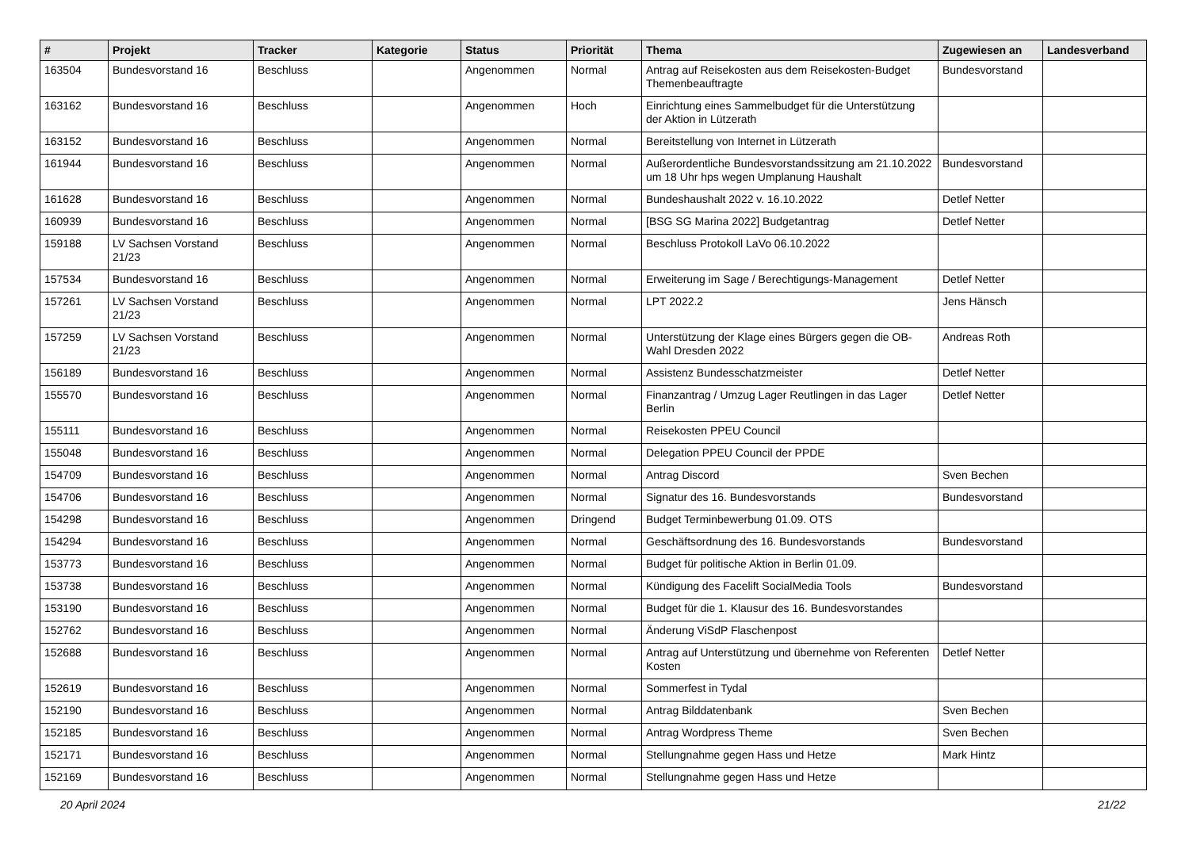| # | Projekt | Tracker | Kategorie | Status | Priorität | Thema | Zugewiesen an | Landesverband |
| --- | --- | --- | --- | --- | --- | --- | --- | --- |
| 163504 | Bundesvorstand 16 | Beschluss | | Angenommen | Normal | Antrag auf Reisekosten aus dem Reisekosten-Budget Themenbeauftragte | Bundesvorstand | |
| 163162 | Bundesvorstand 16 | Beschluss | | Angenommen | Hoch | Einrichtung eines Sammelbudget für die Unterstützung der Aktion in Lützerath | | |
| 163152 | Bundesvorstand 16 | Beschluss | | Angenommen | Normal | Bereitstellung von Internet in Lützerath | | |
| 161944 | Bundesvorstand 16 | Beschluss | | Angenommen | Normal | Außerordentliche Bundesvorstandssitzung am 21.10.2022 um 18 Uhr hps wegen Umplanung Haushalt | Bundesvorstand | |
| 161628 | Bundesvorstand 16 | Beschluss | | Angenommen | Normal | Bundeshaushalt 2022 v. 16.10.2022 | Detlef Netter | |
| 160939 | Bundesvorstand 16 | Beschluss | | Angenommen | Normal | [BSG SG Marina 2022] Budgetantrag | Detlef Netter | |
| 159188 | LV Sachsen Vorstand 21/23 | Beschluss | | Angenommen | Normal | Beschluss Protokoll LaVo 06.10.2022 | | |
| 157534 | Bundesvorstand 16 | Beschluss | | Angenommen | Normal | Erweiterung im Sage / Berechtigungs-Management | Detlef Netter | |
| 157261 | LV Sachsen Vorstand 21/23 | Beschluss | | Angenommen | Normal | LPT 2022.2 | Jens Hänsch | |
| 157259 | LV Sachsen Vorstand 21/23 | Beschluss | | Angenommen | Normal | Unterstützung der Klage eines Bürgers gegen die OB-Wahl Dresden 2022 | Andreas Roth | |
| 156189 | Bundesvorstand 16 | Beschluss | | Angenommen | Normal | Assistenz Bundesschatzmeister | Detlef Netter | |
| 155570 | Bundesvorstand 16 | Beschluss | | Angenommen | Normal | Finanzantrag / Umzug Lager Reutlingen in das Lager Berlin | Detlef Netter | |
| 155111 | Bundesvorstand 16 | Beschluss | | Angenommen | Normal | Reisekosten PPEU Council | | |
| 155048 | Bundesvorstand 16 | Beschluss | | Angenommen | Normal | Delegation PPEU Council der PPDE | | |
| 154709 | Bundesvorstand 16 | Beschluss | | Angenommen | Normal | Antrag Discord | Sven Bechen | |
| 154706 | Bundesvorstand 16 | Beschluss | | Angenommen | Normal | Signatur des 16. Bundesvorstands | Bundesvorstand | |
| 154298 | Bundesvorstand 16 | Beschluss | | Angenommen | Dringend | Budget Terminbewerbung 01.09. OTS | | |
| 154294 | Bundesvorstand 16 | Beschluss | | Angenommen | Normal | Geschäftsordnung des 16. Bundesvorstands | Bundesvorstand | |
| 153773 | Bundesvorstand 16 | Beschluss | | Angenommen | Normal | Budget für politische Aktion in Berlin 01.09. | | |
| 153738 | Bundesvorstand 16 | Beschluss | | Angenommen | Normal | Kündigung des Facelift SocialMedia Tools | Bundesvorstand | |
| 153190 | Bundesvorstand 16 | Beschluss | | Angenommen | Normal | Budget für die 1. Klausur des 16. Bundesvorstandes | | |
| 152762 | Bundesvorstand 16 | Beschluss | | Angenommen | Normal | Änderung ViSdP Flaschenpost | | |
| 152688 | Bundesvorstand 16 | Beschluss | | Angenommen | Normal | Antrag auf Unterstützung und übernehme von Referenten Kosten | Detlef Netter | |
| 152619 | Bundesvorstand 16 | Beschluss | | Angenommen | Normal | Sommerfest in Tydal | | |
| 152190 | Bundesvorstand 16 | Beschluss | | Angenommen | Normal | Antrag Bilddatenbank | Sven Bechen | |
| 152185 | Bundesvorstand 16 | Beschluss | | Angenommen | Normal | Antrag Wordpress Theme | Sven Bechen | |
| 152171 | Bundesvorstand 16 | Beschluss | | Angenommen | Normal | Stellungnahme gegen Hass und Hetze | Mark Hintz | |
| 152169 | Bundesvorstand 16 | Beschluss | | Angenommen | Normal | Stellungnahme gegen Hass und Hetze | | |
20 April 2024 21/22